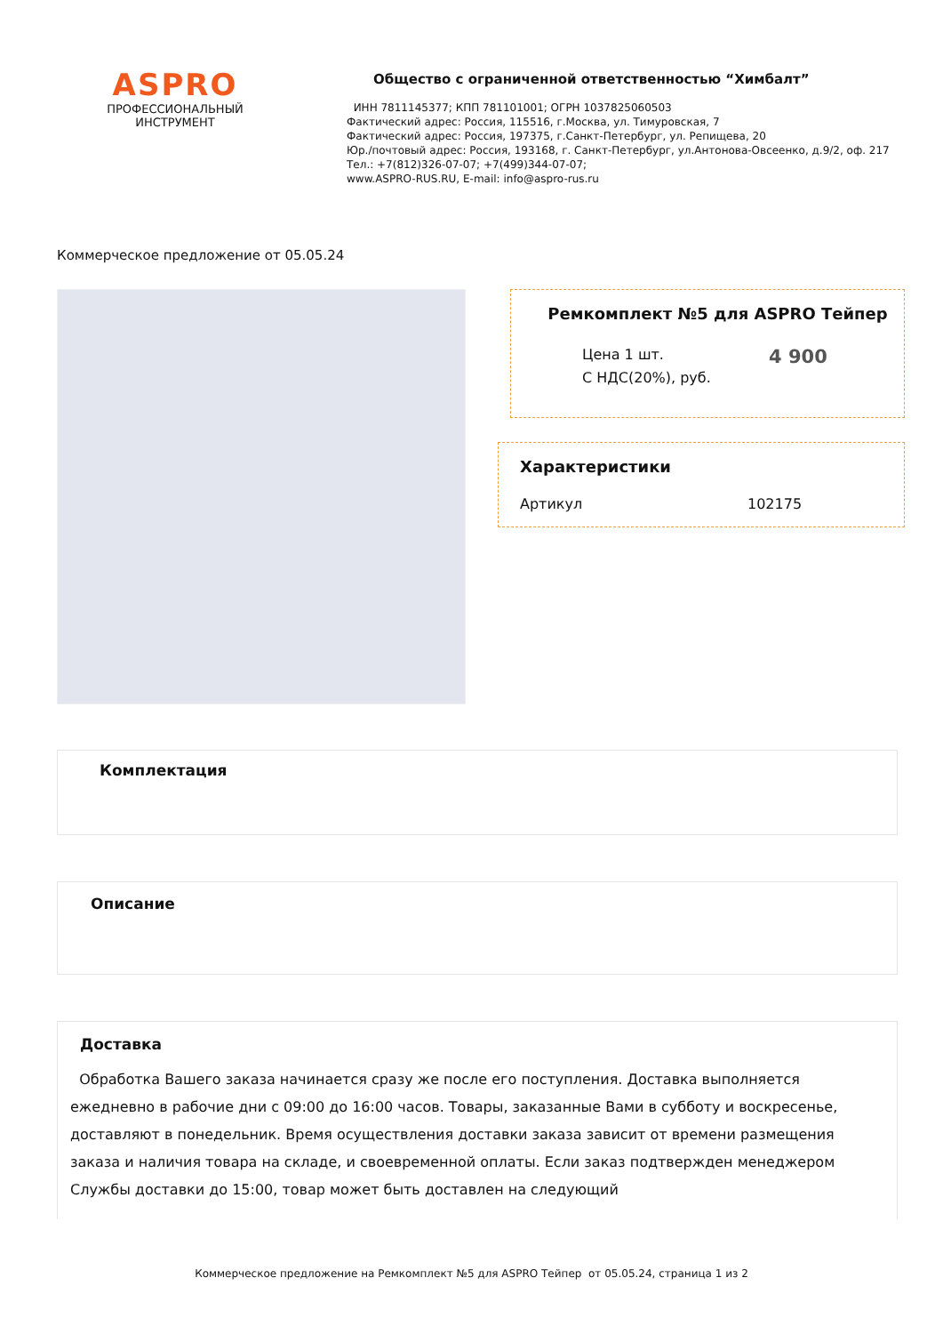ASPRO
ПРОФЕССИОНАЛЬНЫЙ
ИНСТРУМЕНТ
Общество с ограниченной ответственностью “Химбалт”
ИНН 7811145377; КПП 781101001; ОГРН 1037825060503
Фактический адрес: Россия, 115516, г.Москва, ул. Тимуровская, 7
Фактический адрес: Россия, 197375, г.Санкт-Петербург, ул. Репищева, 20
Юр./почтовый адрес: Россия, 193168, г. Санкт-Петербург, ул.Антонова-Овсеенко, д.9/2, оф. 217
Тел.: +7(812)326-07-07; +7(499)344-07-07;
www.ASPRO-RUS.RU, E-mail: info@aspro-rus.ru
Коммерческое предложение от 05.05.24
Ремкомплект №5 для ASPRO Тейпер
Цена 1 шт.
С НДС(20%), руб.
4 900
Характеристики
Артикул 102175
Комплектация
Описание
Доставка
Обработка Вашего заказа начинается сразу же после его поступления. Доставка выполняется ежедневно в рабочие дни с 09:00 до 16:00 часов. Товары, заказанные Вами в субботу и воскресенье, доставляют в понедельник. Время осуществления доставки заказа зависит от времени размещения заказа и наличия товара на складе, и своевременной оплаты. Если заказ подтвержден менеджером Службы доставки до 15:00, товар может быть доставлен на следующий
Коммерческое предложение на Ремкомплект №5 для ASPRO Тейпер от 05.05.24, страница 1 из 2